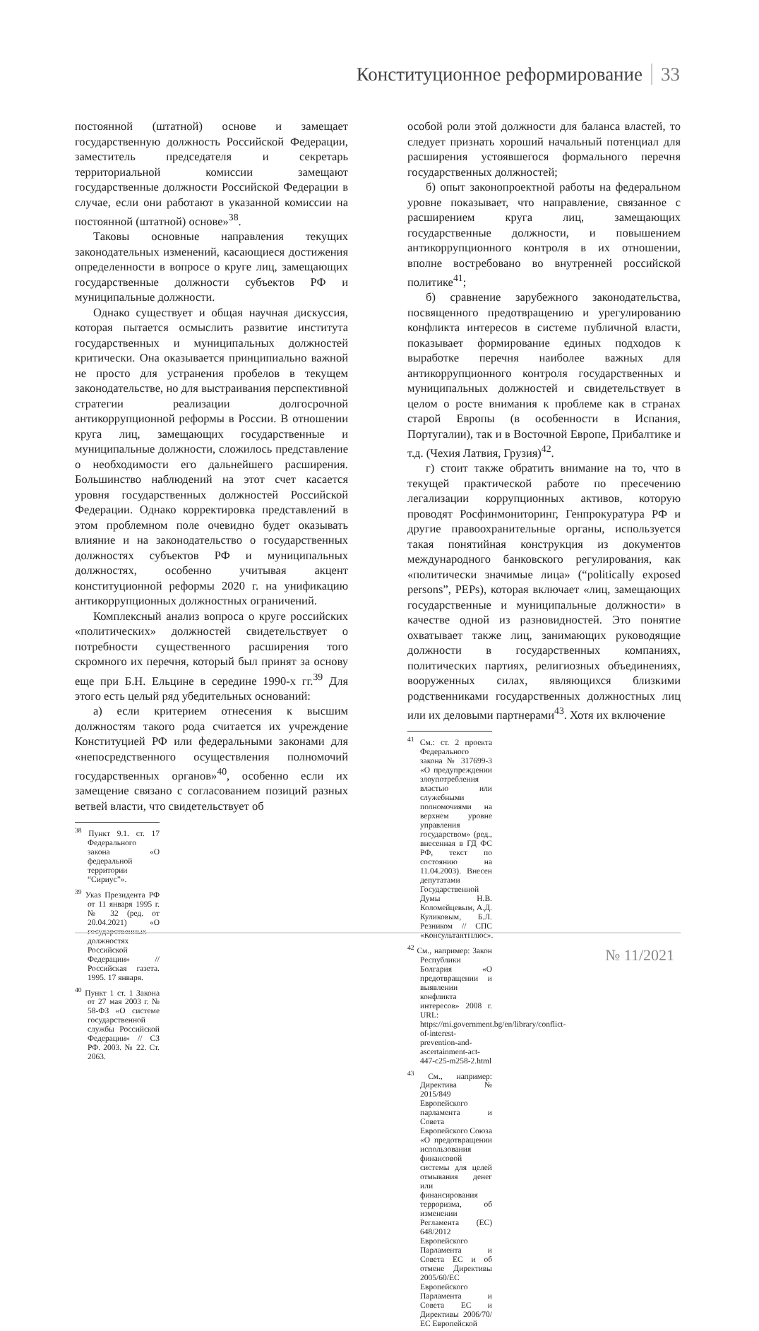Конституционное реформирование 33
постоянной (штатной) основе и замещает государственную должность Российской Федерации, заместитель председателя и секретарь территориальной комиссии замещают государственные должности Российской Федерации в случае, если они работают в указанной комиссии на постоянной (штатной) основе»<sup>38</sup>.
Таковы основные направления текущих законодательных изменений, касающиеся достижения определенности в вопросе о круге лиц, замещающих государственные должности субъектов РФ и муниципальные должности.
Однако существует и общая научная дискуссия, которая пытается осмыслить развитие института государственных и муниципальных должностей критически. Она оказывается принципиально важной не просто для устранения пробелов в текущем законодательстве, но для выстраивания перспективной стратегии реализации долгосрочной антикоррупционной реформы в России. В отношении круга лиц, замещающих государственные и муниципальные должности, сложилось представление о необходимости его дальнейшего расширения. Большинство наблюдений на этот счет касается уровня государственных должностей Российской Федерации. Однако корректировка представлений в этом проблемном поле очевидно будет оказывать влияние и на законодательство о государственных должностях субъектов РФ и муниципальных должностях, особенно учитывая акцент конституционной реформы 2020 г. на унификацию антикоррупционных должностных ограничений.
Комплексный анализ вопроса о круге российских «политических» должностей свидетельствует о потребности существенного расширения того скромного их перечня, который был принят за основу еще при Б.Н. Ельцине в середине 1990-х гг.<sup>39</sup> Для этого есть целый ряд убедительных оснований:
а) если критерием отнесения к высшим должностям такого рода считается их учреждение Конституцией РФ или федеральными законами для «непосредственного осуществления полномочий государственных органов»<sup>40</sup>, особенно если их замещение связано с согласованием позиций разных ветвей власти, что свидетельствует об
<sup>38</sup> Пункт 9.1. ст. 17 Федерального закона «О федеральной территории “Сириус”».
<sup>39</sup> Указ Президента РФ от 11 января 1995 г. № 32 (ред. от 20.04.2021) «О государственных должностях Российской Федерации» // Российская газета. 1995. 17 января.
<sup>40</sup> Пункт 1 ст. 1 Закона от 27 мая 2003 г. № 58-ФЗ «О системе государственной службы Российской Федерации» // СЗ РФ. 2003. № 22. Ст. 2063.
особой роли этой должности для баланса властей, то следует признать хороший начальный потенциал для расширения устоявшегося формального перечня государственных должностей;
б) опыт законопроектной работы на федеральном уровне показывает, что направление, связанное с расширением круга лиц, замещающих государственные должности, и повышением антикоррупционного контроля в их отношении, вполне востребовано во внутренней российской политике<sup>41</sup>;
б) сравнение зарубежного законодательства, посвященного предотвращению и урегулированию конфликта интересов в системе публичной власти, показывает формирование единых подходов к выработке перечня наиболее важных для антикоррупционного контроля государственных и муниципальных должностей и свидетельствует в целом о росте внимания к проблеме как в странах старой Европы (в особенности в Испания, Португалии), так и в Восточной Европе, Прибалтике и т.д. (Чехия Латвия, Грузия)<sup>42</sup>.
г) стоит также обратить внимание на то, что в текущей практической работе по пресечению легализации коррупционных активов, которую проводят Росфинмониторинг, Генпрокуратура РФ и другие правоохранительные органы, используется такая понятийная конструкция из документов международного банковского регулирования, как «политически значимые лица» (“politically exposed persons”, PEPs), которая включает «лиц, замещающих государственные и муниципальные должности» в качестве одной из разновидностей. Это понятие охватывает также лиц, занимающих руководящие должности в государственных компаниях, политических партиях, религиозных объединениях, вооруженных силах, являющихся близкими родственниками государственных должностных лиц или их деловыми партнерами<sup>43</sup>. Хотя их включение
<sup>41</sup> См.: ст. 2 проекта Федерального закона № 317699-3 «О предупреждении злоупотребления властью или служебными полномочиями на верхнем уровне управления государством» (ред., внесенная в ГД ФС РФ, текст по состоянию на 11.04.2003). Внесен депутатами Государственной Думы Н.В. Коломейцевым, А.Д. Куликовым, Б.Л. Резником // СПС «КонсультантПлюс».
<sup>42</sup> См., например: Закон Республики Болгария «О предотвращении и выявлении конфликта интересов» 2008 г. URL: https://mi.government.bg/en/library/conflict-of-interest-prevention-and-ascertainment-act-447-c25-m258-2.html
<sup>43</sup> См., например: Директива № 2015/849 Европейского парламента и Совета Европейского Союза «О предотвращении использования финансовой системы для целей отмывания денег или финансирования терроризма, об изменении Регламента (ЕС) 648/2012 Европейского Парламента и Совета ЕС и об отмене Директивы 2005/60/ЕС Европейского Парламента и Совета ЕС и Директивы 2006/70/ЕС Европейской
№ 11/2021